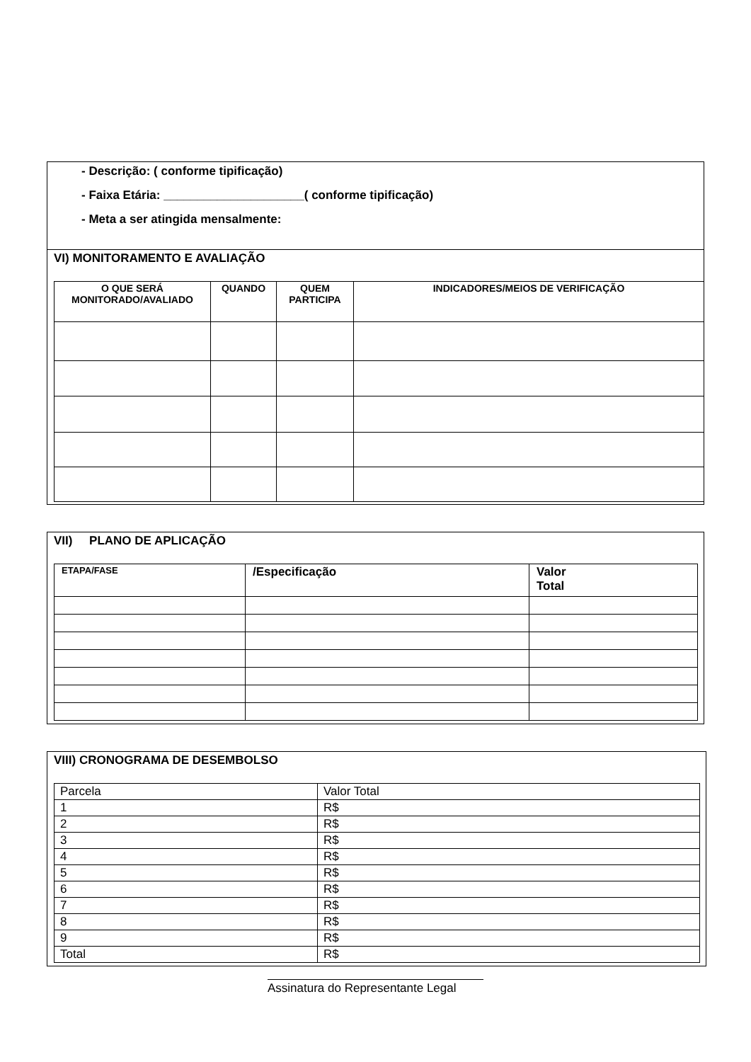- Descrição: ( conforme tipificação)
- Faixa Etária: _____________________( conforme tipificação)
- Meta a ser atingida mensalmente:
VI) MONITORAMENTO E AVALIAÇÃO
| O QUE SERÁ MONITORADO/AVALIADO | QUANDO | QUEM PARTICIPA | INDICADORES/MEIOS DE VERIFICAÇÃO |
| --- | --- | --- | --- |
VII) PLANO DE APLICAÇÃO
| ETAPA/FASE | /Especificação | Valor Total |
| --- | --- | --- |
VIII) CRONOGRAMA DE DESEMBOLSO
| Parcela | Valor Total |
| 1 | R$ |
| 2 | R$ |
| 3 | R$ |
| 4 | R$ |
| 5 | R$ |
| 6 | R$ |
| 7 | R$ |
| 8 | R$ |
| 9 | R$ |
| Total | R$ |
Assinatura do Representante Legal